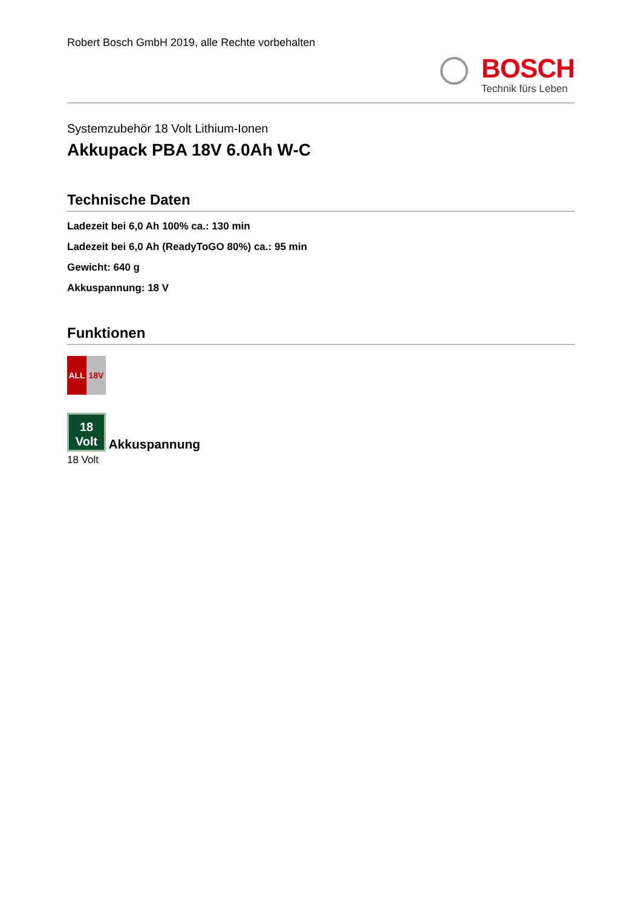Robert Bosch GmbH 2019, alle Rechte vorbehalten
BOSCH
Technik fürs Leben
Systemzubehör 18 Volt Lithium-Ionen
Akkupack PBA 18V 6.0Ah W-C
Technische Daten
Ladezeit bei 6,0 Ah 100% ca.: 130 min
Ladezeit bei 6,0 Ah (ReadyToGO 80%) ca.: 95 min
Gewicht: 640 g
Akkuspannung: 18 V
Funktionen
ALL 18V
18
Volt Akkuspannung
18 Volt